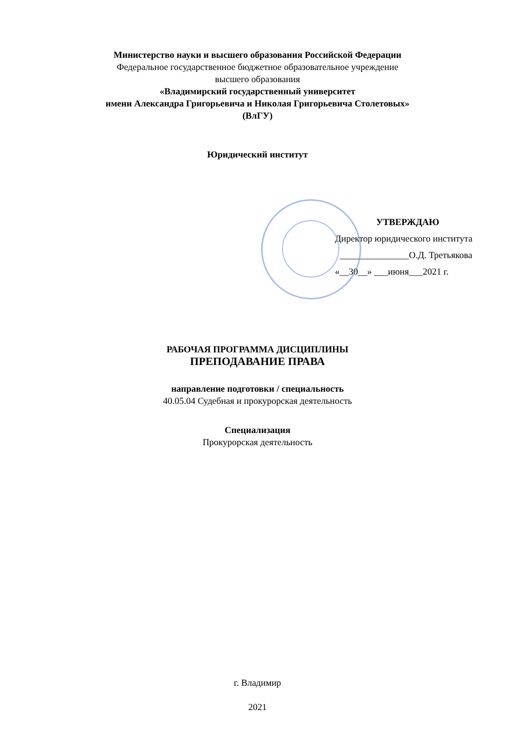Министерство науки и высшего образования Российской Федерации
Федеральное государственное бюджетное образовательное учреждение
высшего образования
«Владимирский государственный университет
имени Александра Григорьевича и Николая Григорьевича Столетовых»
(ВлГУ)
Юридический институт
УТВЕРЖДАЮ
Директор юридического института
_______________О.Д. Третьякова
«__30__» ___июня___2021 г.
РАБОЧАЯ ПРОГРАММА ДИСЦИПЛИНЫ
ПРЕПОДАВАНИЕ ПРАВА
направление подготовки / специальность
40.05.04 Судебная и прокурорская деятельность
Специализация
Прокурорская деятельность
г. Владимир
2021